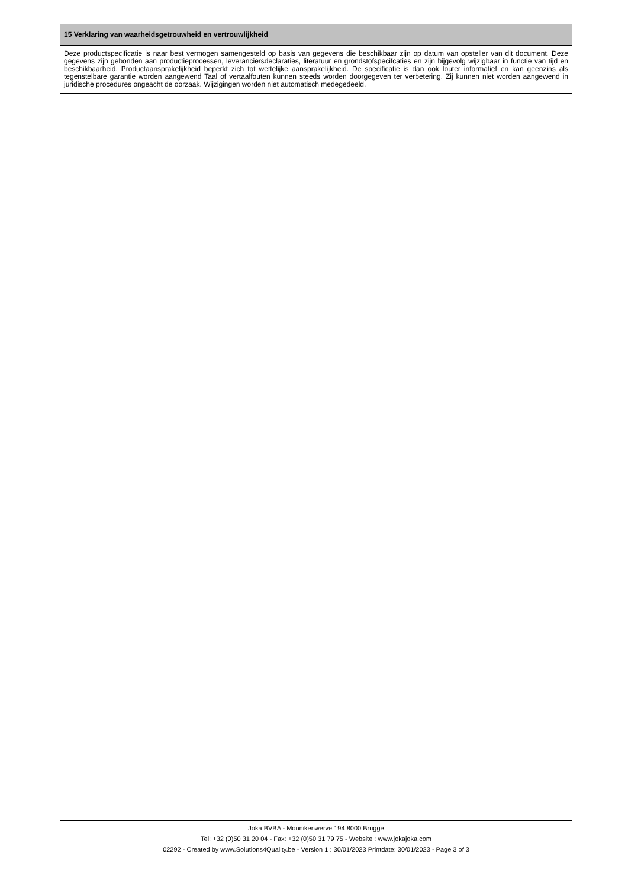15 Verklaring van waarheidsgetrouwheid en vertrouwlijkheid
Deze productspecificatie is naar best vermogen samengesteld op basis van gegevens die beschikbaar zijn op datum van opsteller van dit document. Deze gegevens zijn gebonden aan productieprocessen, leveranciersdeclaraties, literatuur en grondstofspecifcaties en zijn bijgevolg wijzigbaar in functie van tijd en beschikbaarheid. Productaansprakelijkheid beperkt zich tot wettelijke aansprakelijkheid. De specificatie is dan ook louter informatief en kan geenzins als tegenstelbare garantie worden aangewend Taal of vertaalfouten kunnen steeds worden doorgegeven ter verbetering. Zij kunnen niet worden aangewend in juridische procedures ongeacht de oorzaak. Wijzigingen worden niet automatisch medegedeeld.
Joka BVBA - Monnikenwerve 194 8000 Brugge
Tel: +32 (0)50 31 20 04 - Fax: +32 (0)50 31 79 75 - Website : www.jokajoka.com
02292 - Created by www.Solutions4Quality.be - Version 1 : 30/01/2023 Printdate: 30/01/2023 - Page 3 of 3